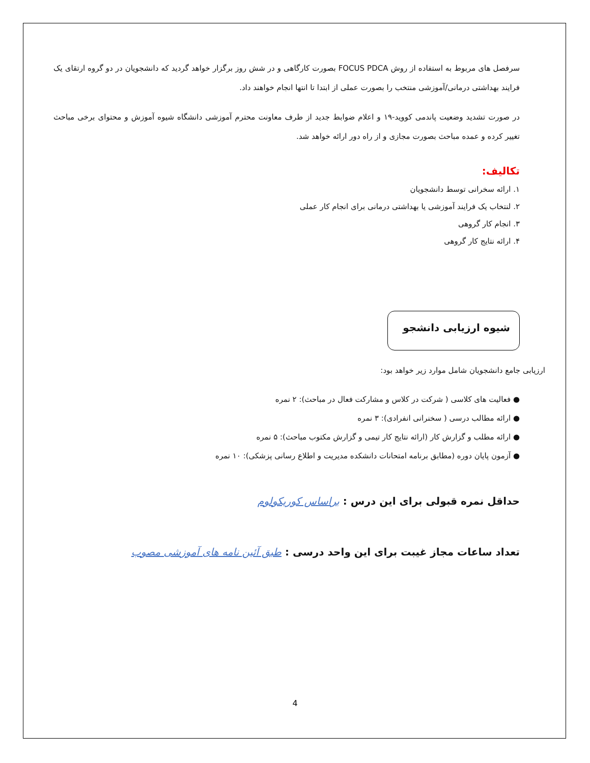سرفصل های مربوط به استفاده از روش FOCUS PDCA بصورت کارگاهی و در شش روز برگزار خواهد گردید که دانشجویان در دو گروه ارتقای یک فرایند بهداشتی درمانی/آموزشی منتخب را بصورت عملی از ابتدا تا انتها انجام خواهند داد.
در صورت تشدید وضعیت پاندمی کووید-۱۹ و اعلام ضوابط جدید از طرف معاونت محترم آموزشی دانشگاه شیوه آموزش و محتوای برخی مباحث تغییر کرده و عمده مباحث بصورت مجازی و از راه دور ارائه خواهد شد.
تکالیف:
۱. ارائه سخرانی توسط دانشجویان
۲. لنتخاب یک فرایند آموزشی یا بهداشتی درمانی برای انجام کار عملی
۳. انجام کار گروهی
۴. ارائه نتایج کار گروهی
شیوه ارزیابی دانشجو
ارزیابی جامع دانشجویان شامل موارد زیر خواهد بود:
● فعالیت های کلاسی ( شرکت در کلاس و مشارکت فعال در مباحث): ۲ نمره
● ارائه مطالب درسی ( سخنرانی انفرادی): ۳ نمره
● ارائه مطلب و گزارش کار (ارائه نتایج کار تیمی و گزارش مکتوب مباحث): ۵ نمره
● آزمون پایان دوره (مطابق برنامه امتحانات دانشکده مدیریت و اطلاع رسانی پزشکی): ۱۰ نمره
حداقل نمره قبولی برای این درس : براساس کوریکولوم
تعداد ساعات مجاز غیبت برای این واحد درسی : طبق آئین نامه های آموزشی مصوب
4